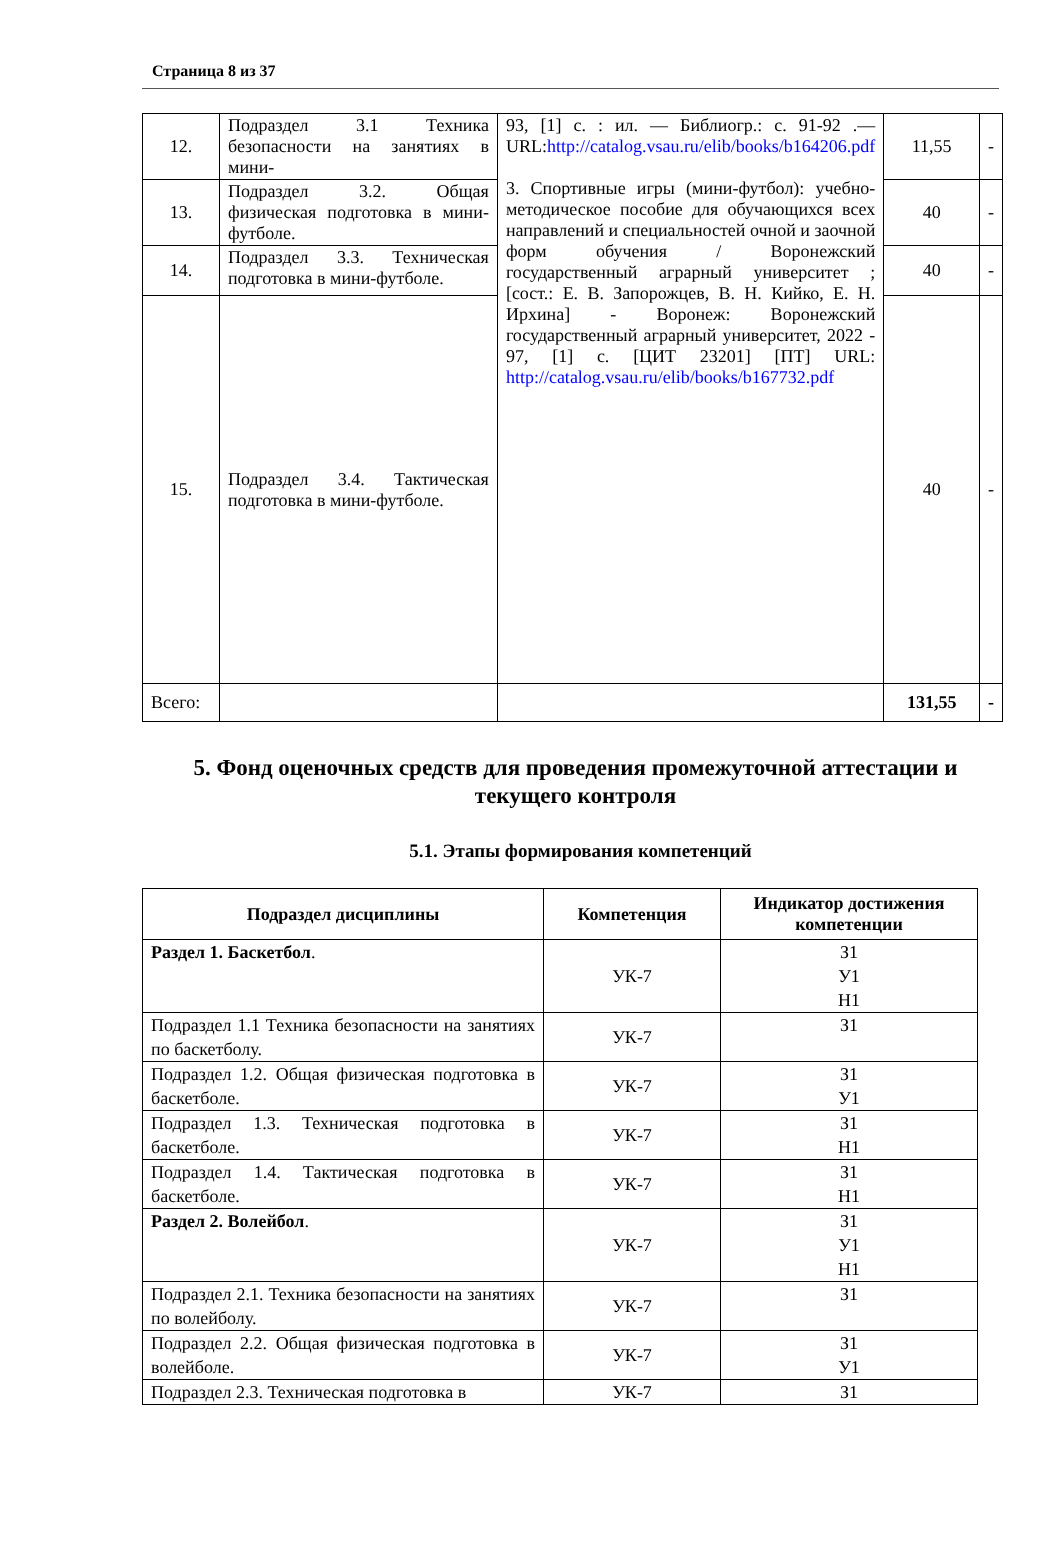Страница 8 из 37
| 12. | Подраздел 3.1 Техника безопасности на занятиях в мини- | 93, [1] с. : ил. — Библиогр.: с. 91-92 .— URL: http://catalog.vsau.ru/elib/books/b164206.pdf 3. Спортивные игры (мини-футбол): учебно-методическое пособие для обучающихся всех направлений и специальностей очной и заочной форм обучения / Воронежский государственный аграрный университет ; [сост.: Е. В. Запорожцев, В. Н. Кийко, Е. Н. Ирхина] - Воронеж: Воронежский государственный аграрный университет, 2022 - 97, [1] с. [ЦИТ 23201] [ПТ] URL: http://catalog.vsau.ru/elib/books/b167732.pdf | 11,55 | - |
| 13. | Подраздел 3.2. Общая физическая подготовка в мини-футболе. | | 40 | - |
| 14. | Подраздел 3.3. Техническая подготовка в мини-футболе. | | 40 | - |
| 15. | Подраздел 3.4. Тактическая подготовка в мини-футболе. | | 40 | - |
| Всего: | | | 131,55 | - |
5. Фонд оценочных средств для проведения промежуточной аттестации и текущего контроля
5.1. Этапы формирования компетенций
| Подраздел дисциплины | Компетенция | Индикатор достижения компетенции |
| --- | --- | --- |
| Раздел 1. Баскетбол . | УК-7 | З1 У1 Н1 |
| Подраздел 1.1 Техника безопасности на занятиях по баскетболу. | УК-7 | З1 |
| Подраздел 1.2. Общая физическая подготовка в баскетболе. | УК-7 | З1 У1 |
| Подраздел 1.3. Техническая подготовка в баскетболе. | УК-7 | З1 Н1 |
| Подраздел 1.4. Тактическая подготовка в баскетболе. | УК-7 | З1 Н1 |
| Раздел 2. Волейбол . | УК-7 | З1 У1 Н1 |
| Подраздел 2.1. Техника безопасности на занятиях по волейболу. | УК-7 | З1 |
| Подраздел 2.2. Общая физическая подготовка в волейболе. | УК-7 | З1 У1 |
| Подраздел 2.3. Техническая подготовка в | УК-7 | З1 |